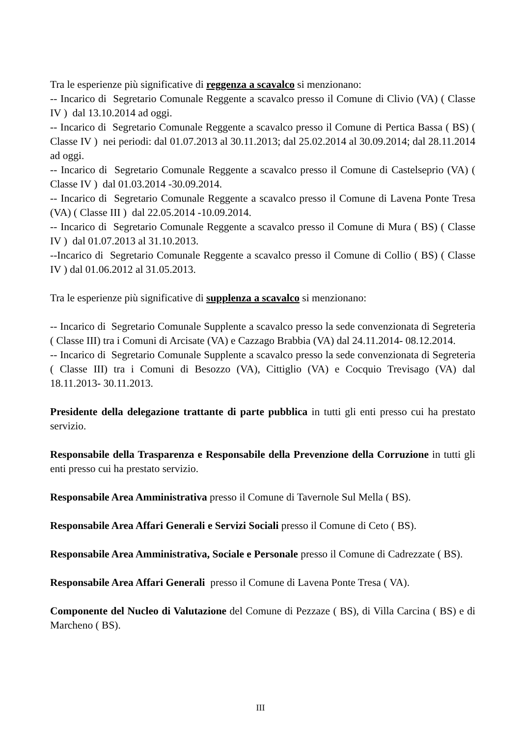Tra le esperienze più significative di reggenza a scavalco si menzionano:
-- Incarico di Segretario Comunale Reggente a scavalco presso il Comune di Clivio (VA) ( Classe IV ) dal 13.10.2014 ad oggi.
-- Incarico di Segretario Comunale Reggente a scavalco presso il Comune di Pertica Bassa ( BS) ( Classe IV ) nei periodi: dal 01.07.2013 al 30.11.2013; dal 25.02.2014 al 30.09.2014; dal 28.11.2014 ad oggi.
-- Incarico di Segretario Comunale Reggente a scavalco presso il Comune di Castelseprio (VA) ( Classe IV ) dal 01.03.2014 -30.09.2014.
-- Incarico di Segretario Comunale Reggente a scavalco presso il Comune di Lavena Ponte Tresa (VA) ( Classe III ) dal 22.05.2014 -10.09.2014.
-- Incarico di Segretario Comunale Reggente a scavalco presso il Comune di Mura ( BS) ( Classe IV ) dal 01.07.2013 al 31.10.2013.
--Incarico di Segretario Comunale Reggente a scavalco presso il Comune di Collio ( BS) ( Classe IV ) dal 01.06.2012 al 31.05.2013.
Tra le esperienze più significative di supplenza a scavalco si menzionano:
-- Incarico di Segretario Comunale Supplente a scavalco presso la sede convenzionata di Segreteria ( Classe III) tra i Comuni di Arcisate (VA) e Cazzago Brabbia (VA) dal 24.11.2014- 08.12.2014.
-- Incarico di Segretario Comunale Supplente a scavalco presso la sede convenzionata di Segreteria ( Classe III) tra i Comuni di Besozzo (VA), Cittiglio (VA) e Cocquio Trevisago (VA) dal 18.11.2013- 30.11.2013.
Presidente della delegazione trattante di parte pubblica in tutti gli enti presso cui ha prestato servizio.
Responsabile della Trasparenza e Responsabile della Prevenzione della Corruzione in tutti gli enti presso cui ha prestato servizio.
Responsabile Area Amministrativa presso il Comune di Tavernole Sul Mella ( BS).
Responsabile Area Affari Generali e Servizi Sociali presso il Comune di Ceto ( BS).
Responsabile Area Amministrativa, Sociale e Personale presso il Comune di Cadrezzate ( BS).
Responsabile Area Affari Generali presso il Comune di Lavena Ponte Tresa ( VA).
Componente del Nucleo di Valutazione del Comune di Pezzaze ( BS), di Villa Carcina ( BS) e di Marcheno ( BS).
III